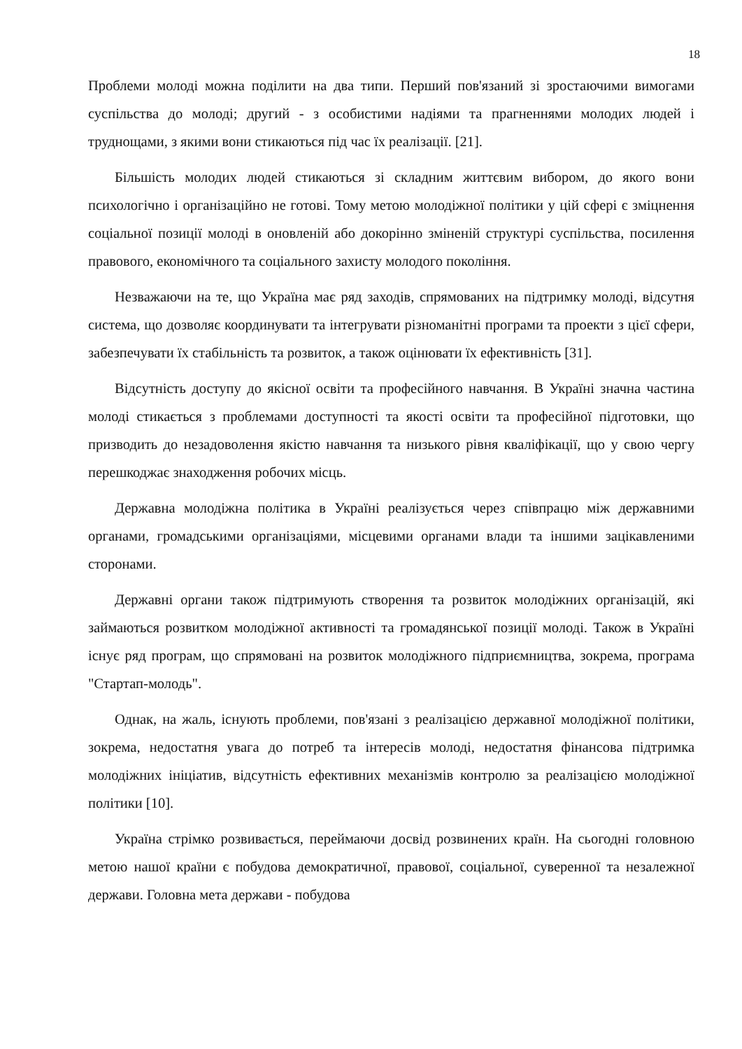18
Проблеми молоді можна поділити на два типи. Перший пов'язаний зі зростаючими вимогами суспільства до молоді; другий - з особистими надіями та прагненнями молодих людей і труднощами, з якими вони стикаються під час їх реалізації. [21].
Більшість молодих людей стикаються зі складним життєвим вибором, до якого вони психологічно і організаційно не готові. Тому метою молодіжної політики у цій сфері є зміцнення соціальної позиції молоді в оновленій або докорінно зміненій структурі суспільства, посилення правового, економічного та соціального захисту молодого покоління.
Незважаючи на те, що Україна має ряд заходів, спрямованих на підтримку молоді, відсутня система, що дозволяє координувати та інтегрувати різноманітні програми та проекти з цієї сфери, забезпечувати їх стабільність та розвиток, а також оцінювати їх ефективність [31].
Відсутність доступу до якісної освіти та професійного навчання. В Україні значна частина молоді стикається з проблемами доступності та якості освіти та професійної підготовки, що призводить до незадоволення якістю навчання та низького рівня кваліфікації, що у свою чергу перешкоджає знаходження робочих місць.
Державна молодіжна політика в Україні реалізується через співпрацю між державними органами, громадськими організаціями, місцевими органами влади та іншими зацікавленими сторонами.
Державні органи також підтримують створення та розвиток молодіжних організацій, які займаються розвитком молодіжної активності та громадянської позиції молоді. Також в Україні існує ряд програм, що спрямовані на розвиток молодіжного підприємництва, зокрема, програма "Стартап-молодь".
Однак, на жаль, існують проблеми, пов'язані з реалізацією державної молодіжної політики, зокрема, недостатня увага до потреб та інтересів молоді, недостатня фінансова підтримка молодіжних ініціатив, відсутність ефективних механізмів контролю за реалізацією молодіжної політики [10].
Україна стрімко розвивається, переймаючи досвід розвинених країн. На сьогодні головною метою нашої країни є побудова демократичної, правової, соціальної, суверенної та незалежної держави. Головна мета держави - побудова